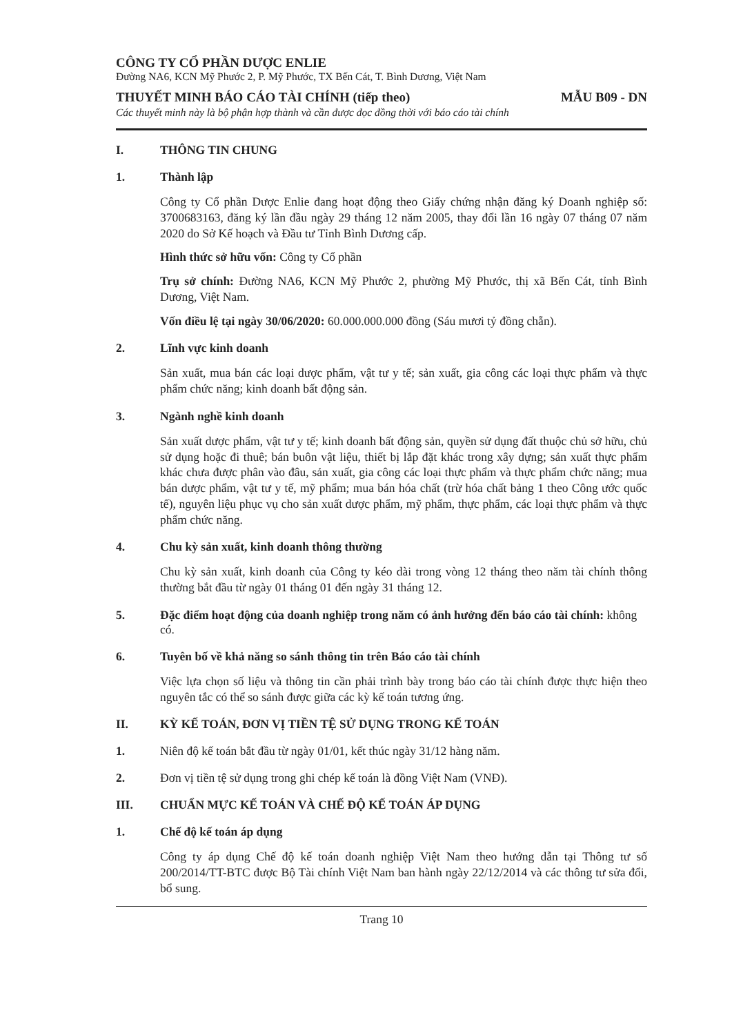CÔNG TY CỔ PHẦN DƯỢC ENLIE
Đường NA6, KCN Mỹ Phước 2, P. Mỹ Phước, TX Bến Cát, T. Bình Dương, Việt Nam
THUYẾT MINH BÁO CÁO TÀI CHÍNH (tiếp theo) MẪU B09 - DN
Các thuyết minh này là bộ phận hợp thành và cần được đọc đồng thời với báo cáo tài chính
I. THÔNG TIN CHUNG
1. Thành lập
Công ty Cổ phần Dược Enlie đang hoạt động theo Giấy chứng nhận đăng ký Doanh nghiệp số: 3700683163, đăng ký lần đầu ngày 29 tháng 12 năm 2005, thay đổi lần 16 ngày 07 tháng 07 năm 2020 do Sở Kế hoạch và Đầu tư Tỉnh Bình Dương cấp.
Hình thức sở hữu vốn: Công ty Cổ phần
Trụ sở chính: Đường NA6, KCN Mỹ Phước 2, phường Mỹ Phước, thị xã Bến Cát, tỉnh Bình Dương, Việt Nam.
Vốn điều lệ tại ngày 30/06/2020: 60.000.000.000 đồng (Sáu mươi tỷ đồng chẵn).
2. Lĩnh vực kinh doanh
Sản xuất, mua bán các loại dược phẩm, vật tư y tế; sản xuất, gia công các loại thực phẩm và thực phẩm chức năng; kinh doanh bất động sản.
3. Ngành nghề kinh doanh
Sản xuất dược phẩm, vật tư y tế; kinh doanh bất động sản, quyền sử dụng đất thuộc chủ sở hữu, chủ sử dụng hoặc đi thuê; bán buôn vật liệu, thiết bị lắp đặt khác trong xây dựng; sản xuất thực phẩm khác chưa được phân vào đâu, sản xuất, gia công các loại thực phẩm và thực phẩm chức năng; mua bán dược phẩm, vật tư y tế, mỹ phẩm; mua bán hóa chất (trừ hóa chất bảng 1 theo Công ước quốc tế), nguyên liệu phục vụ cho sản xuất dược phẩm, mỹ phẩm, thực phẩm, các loại thực phẩm và thực phẩm chức năng.
4. Chu kỳ sản xuất, kinh doanh thông thường
Chu kỳ sản xuất, kinh doanh của Công ty kéo dài trong vòng 12 tháng theo năm tài chính thông thường bắt đầu từ ngày 01 tháng 01 đến ngày 31 tháng 12.
5. Đặc điểm hoạt động của doanh nghiệp trong năm có ảnh hưởng đến báo cáo tài chính: không có.
6. Tuyên bố về khả năng so sánh thông tin trên Báo cáo tài chính
Việc lựa chọn số liệu và thông tin cần phải trình bày trong báo cáo tài chính được thực hiện theo nguyên tắc có thể so sánh được giữa các kỳ kế toán tương ứng.
II. KỲ KẾ TOÁN, ĐƠN VỊ TIỀN TỆ SỬ DỤNG TRONG KẾ TOÁN
1. Niên độ kế toán bắt đầu từ ngày 01/01, kết thúc ngày 31/12 hàng năm.
2. Đơn vị tiền tệ sử dụng trong ghi chép kế toán là đồng Việt Nam (VNĐ).
III. CHUẨN MỰC KẾ TOÁN VÀ CHẾ ĐỘ KẾ TOÁN ÁP DỤNG
1. Chế độ kế toán áp dụng
Công ty áp dụng Chế độ kế toán doanh nghiệp Việt Nam theo hướng dẫn tại Thông tư số 200/2014/TT-BTC được Bộ Tài chính Việt Nam ban hành ngày 22/12/2014 và các thông tư sửa đổi, bổ sung.
Trang 10